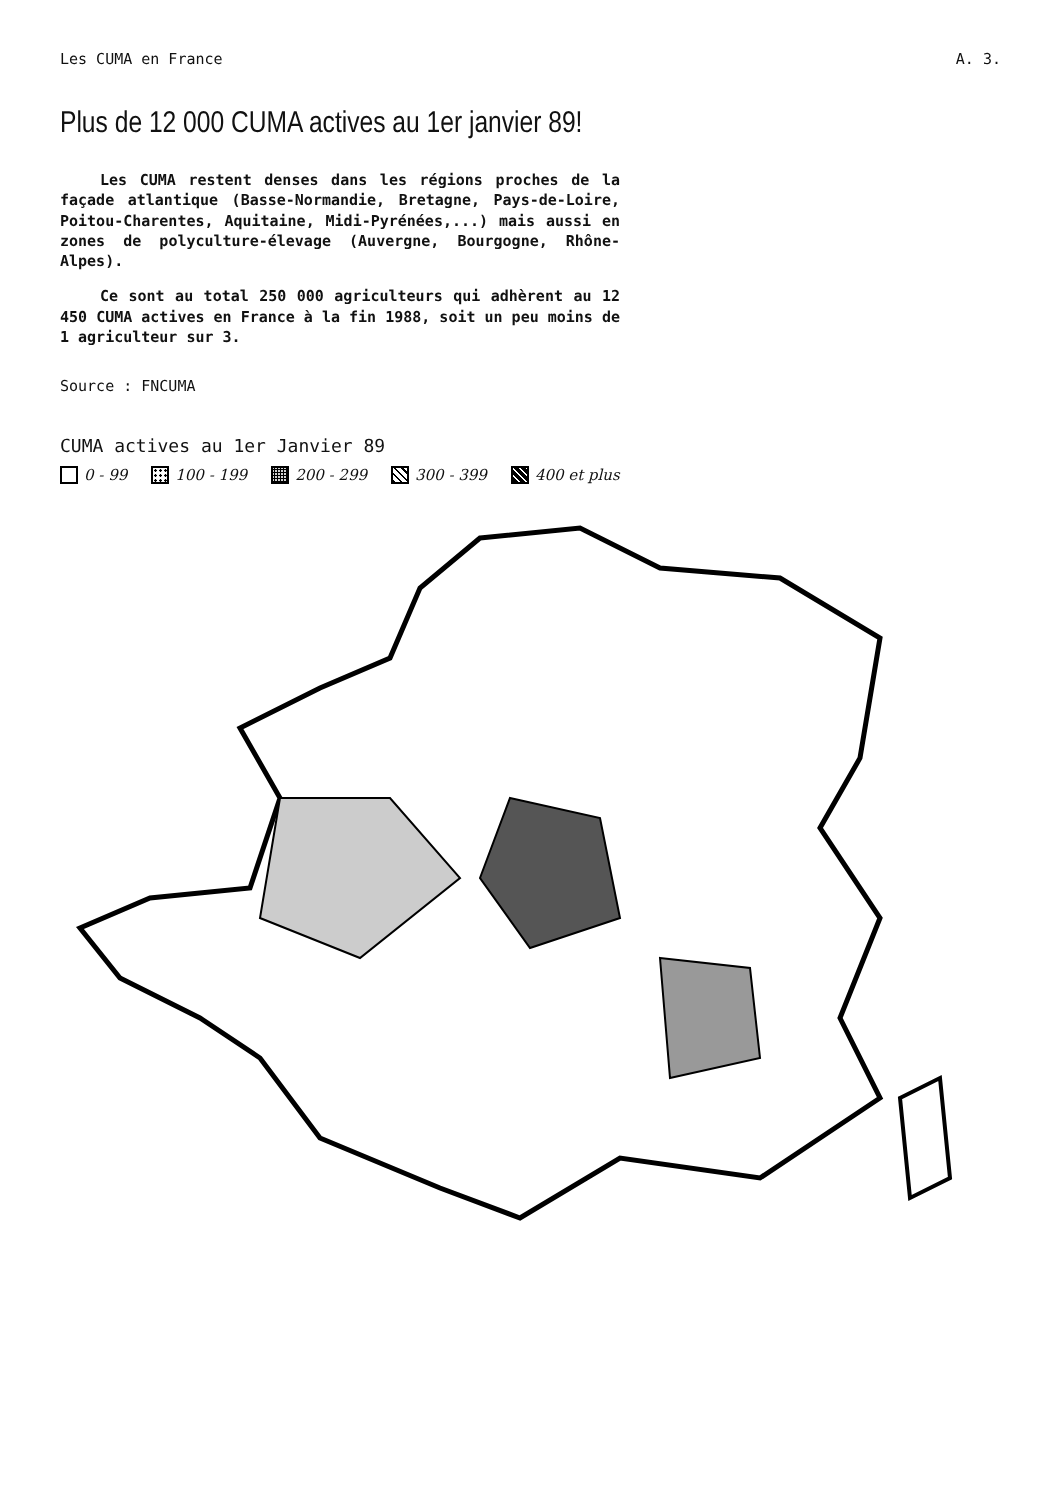Les CUMA en France A. 3.
Plus de 12 000 CUMA actives au 1er janvier 89!
Les CUMA restent denses dans les régions proches de la façade atlantique (Basse-Normandie, Bretagne, Pays-de-Loire, Poitou-Charentes, Aquitaine, Midi-Pyrénées,...) mais aussi en zones de polyculture-élevage (Auvergne, Bourgogne, Rhône-Alpes).
Ce sont au total 250 000 agriculteurs qui adhèrent au 12 450 CUMA actives en France à la fin 1988, soit un peu moins de 1 agriculteur sur 3.
Source : FNCUMA
CUMA actives au 1er Janvier 89
0 - 99 100 - 199 200 - 299 300 - 399 400 et plus